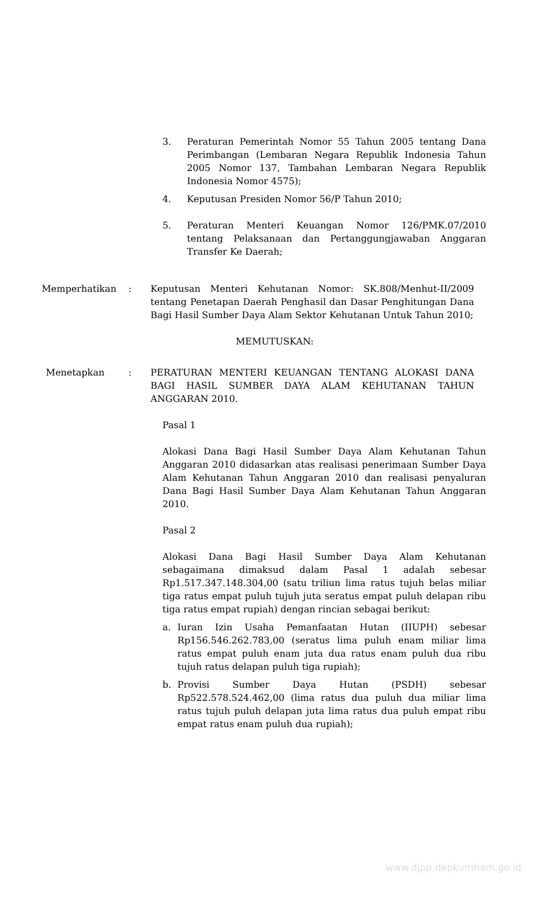3. Peraturan Pemerintah Nomor 55 Tahun 2005 tentang Dana Perimbangan (Lembaran Negara Republik Indonesia Tahun 2005 Nomor 137, Tambahan Lembaran Negara Republik Indonesia Nomor 4575);
4. Keputusan Presiden Nomor 56/P Tahun 2010;
5. Peraturan Menteri Keuangan Nomor 126/PMK.07/2010 tentang Pelaksanaan dan Pertanggungjawaban Anggaran Transfer Ke Daerah;
Memperhatikan : Keputusan Menteri Kehutanan Nomor: SK.808/Menhut-II/2009 tentang Penetapan Daerah Penghasil dan Dasar Penghitungan Dana Bagi Hasil Sumber Daya Alam Sektor Kehutanan Untuk Tahun 2010;
MEMUTUSKAN:
Menetapkan : PERATURAN MENTERI KEUANGAN TENTANG ALOKASI DANA BAGI HASIL SUMBER DAYA ALAM KEHUTANAN TAHUN ANGGARAN 2010.
Pasal 1
Alokasi Dana Bagi Hasil Sumber Daya Alam Kehutanan Tahun Anggaran 2010 didasarkan atas realisasi penerimaan Sumber Daya Alam Kehutanan Tahun Anggaran 2010 dan realisasi penyaluran Dana Bagi Hasil Sumber Daya Alam Kehutanan Tahun Anggaran 2010.
Pasal 2
Alokasi Dana Bagi Hasil Sumber Daya Alam Kehutanan sebagaimana dimaksud dalam Pasal 1 adalah sebesar Rp1.517.347.148.304,00 (satu triliun lima ratus tujuh belas miliar tiga ratus empat puluh tujuh juta seratus empat puluh delapan ribu tiga ratus empat rupiah) dengan rincian sebagai berikut:
a. Iuran Izin Usaha Pemanfaatan Hutan (IIUPH) sebesar Rp156.546.262.783,00 (seratus lima puluh enam miliar lima ratus empat puluh enam juta dua ratus enam puluh dua ribu tujuh ratus delapan puluh tiga rupiah);
b. Provisi Sumber Daya Hutan (PSDH) sebesar Rp522.578.524.462,00 (lima ratus dua puluh dua miliar lima ratus tujuh puluh delapan juta lima ratus dua puluh empat ribu empat ratus enam puluh dua rupiah);
www.djpp.depkumham.go.id